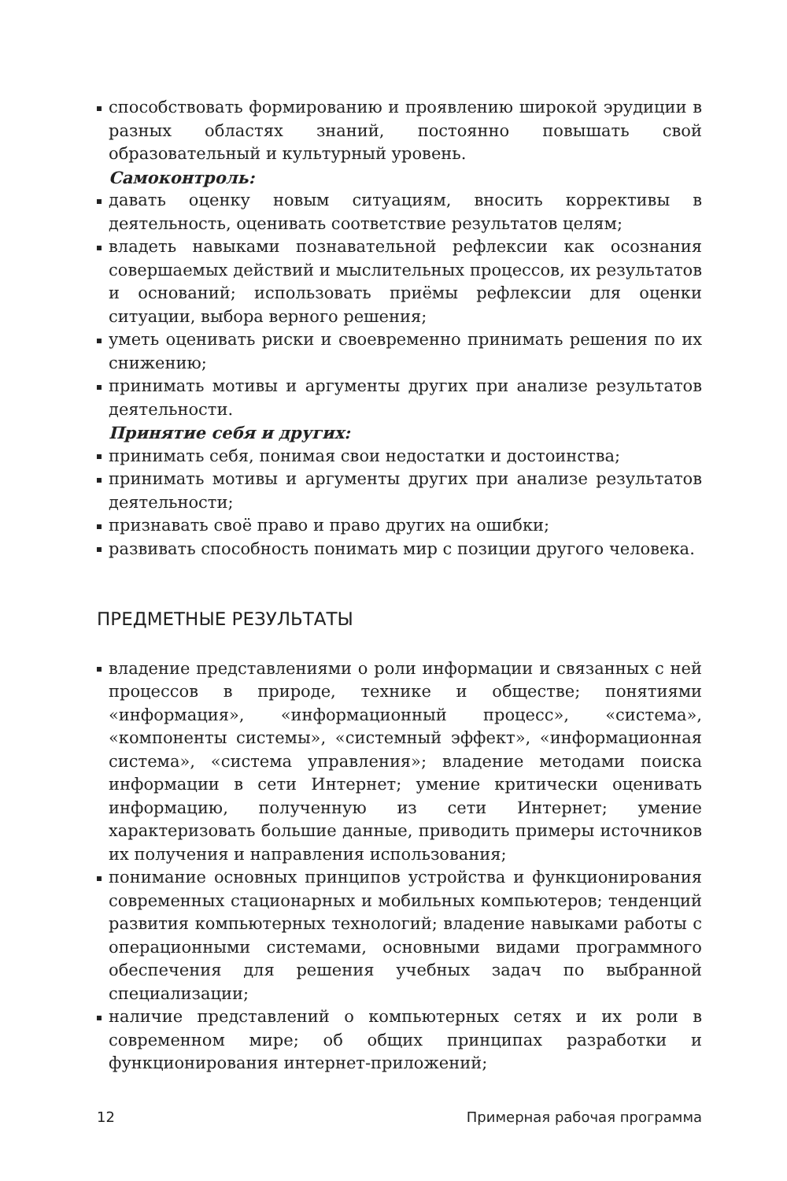способствовать формированию и проявлению широкой эрудиции в разных областях знаний, постоянно повышать свой образовательный и культурный уровень.
Самоконтроль:
давать оценку новым ситуациям, вносить коррективы в деятельность, оценивать соответствие результатов целям;
владеть навыками познавательной рефлексии как осознания совершаемых действий и мыслительных процессов, их результатов и оснований; использовать приёмы рефлексии для оценки ситуации, выбора верного решения;
уметь оценивать риски и своевременно принимать решения по их снижению;
принимать мотивы и аргументы других при анализе результатов деятельности.
Принятие себя и других:
принимать себя, понимая свои недостатки и достоинства;
принимать мотивы и аргументы других при анализе результатов деятельности;
признавать своё право и право других на ошибки;
развивать способность понимать мир с позиции другого человека.
ПРЕДМЕТНЫЕ РЕЗУЛЬТАТЫ
владение представлениями о роли информации и связанных с ней процессов в природе, технике и обществе; понятиями «информация», «информационный процесс», «система», «компоненты системы», «системный эффект», «информационная система», «система управления»; владение методами поиска информации в сети Интернет; умение критически оценивать информацию, полученную из сети Интернет; умение характеризовать большие данные, приводить примеры источников их получения и направления использования;
понимание основных принципов устройства и функционирования современных стационарных и мобильных компьютеров; тенденций развития компьютерных технологий; владение навыками работы с операционными системами, основными видами программного обеспечения для решения учебных задач по выбранной специализации;
наличие представлений о компьютерных сетях и их роли в современном мире; об общих принципах разработки и функционирования интернет-приложений;
12 Примерная рабочая программа